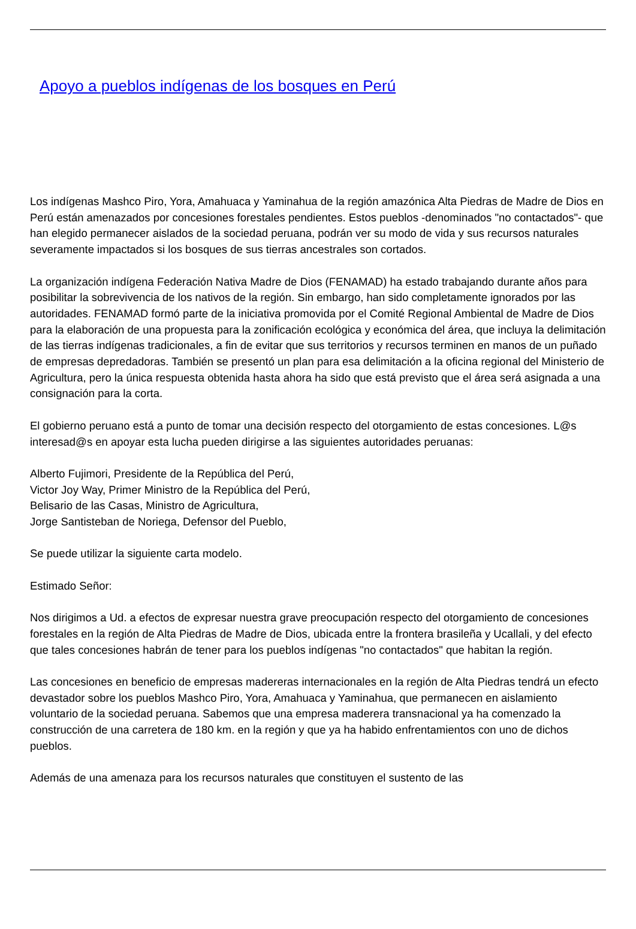Apoyo a pueblos indígenas de los bosques en Perú
Los indígenas Mashco Piro, Yora, Amahuaca y Yaminahua de la región amazónica Alta Piedras de Madre de Dios en Perú están amenazados por concesiones forestales pendientes. Estos pueblos -denominados "no contactados"- que han elegido permanecer aislados de la sociedad peruana, podrán ver su modo de vida y sus recursos naturales severamente impactados si los bosques de sus tierras ancestrales son cortados.
La organización indígena Federación Nativa Madre de Dios (FENAMAD) ha estado trabajando durante años para posibilitar la sobrevivencia de los nativos de la región. Sin embargo, han sido completamente ignorados por las autoridades. FENAMAD formó parte de la iniciativa promovida por el Comité Regional Ambiental de Madre de Dios para la elaboración de una propuesta para la zonificación ecológica y económica del área, que incluya la delimitación de las tierras indígenas tradicionales, a fin de evitar que sus territorios y recursos terminen en manos de un puñado de empresas depredadoras. También se presentó un plan para esa delimitación a la oficina regional del Ministerio de Agricultura, pero la única respuesta obtenida hasta ahora ha sido que está previsto que el área será asignada a una consignación para la corta.
El gobierno peruano está a punto de tomar una decisión respecto del otorgamiento de estas concesiones. L@s interesad@s en apoyar esta lucha pueden dirigirse a las siguientes autoridades peruanas:
Alberto Fujimori, Presidente de la República del Perú,
Victor Joy Way, Primer Ministro de la República del Perú,
Belisario de las Casas, Ministro de Agricultura,
Jorge Santisteban de Noriega, Defensor del Pueblo,
Se puede utilizar la siguiente carta modelo.
Estimado Señor:
Nos dirigimos a Ud. a efectos de expresar nuestra grave preocupación respecto del otorgamiento de concesiones forestales en la región de Alta Piedras de Madre de Dios, ubicada entre la frontera brasileña y Ucallali, y del efecto que tales concesiones habrán de tener para los pueblos indígenas "no contactados" que habitan la región.
Las concesiones en beneficio de empresas madereras internacionales en la región de Alta Piedras tendrá un efecto devastador sobre los pueblos Mashco Piro, Yora, Amahuaca y Yaminahua, que permanecen en aislamiento voluntario de la sociedad peruana. Sabemos que una empresa maderera transnacional ya ha comenzado la construcción de una carretera de 180 km. en la región y que ya ha habido enfrentamientos con uno de dichos pueblos.
Además de una amenaza para los recursos naturales que constituyen el sustento de las